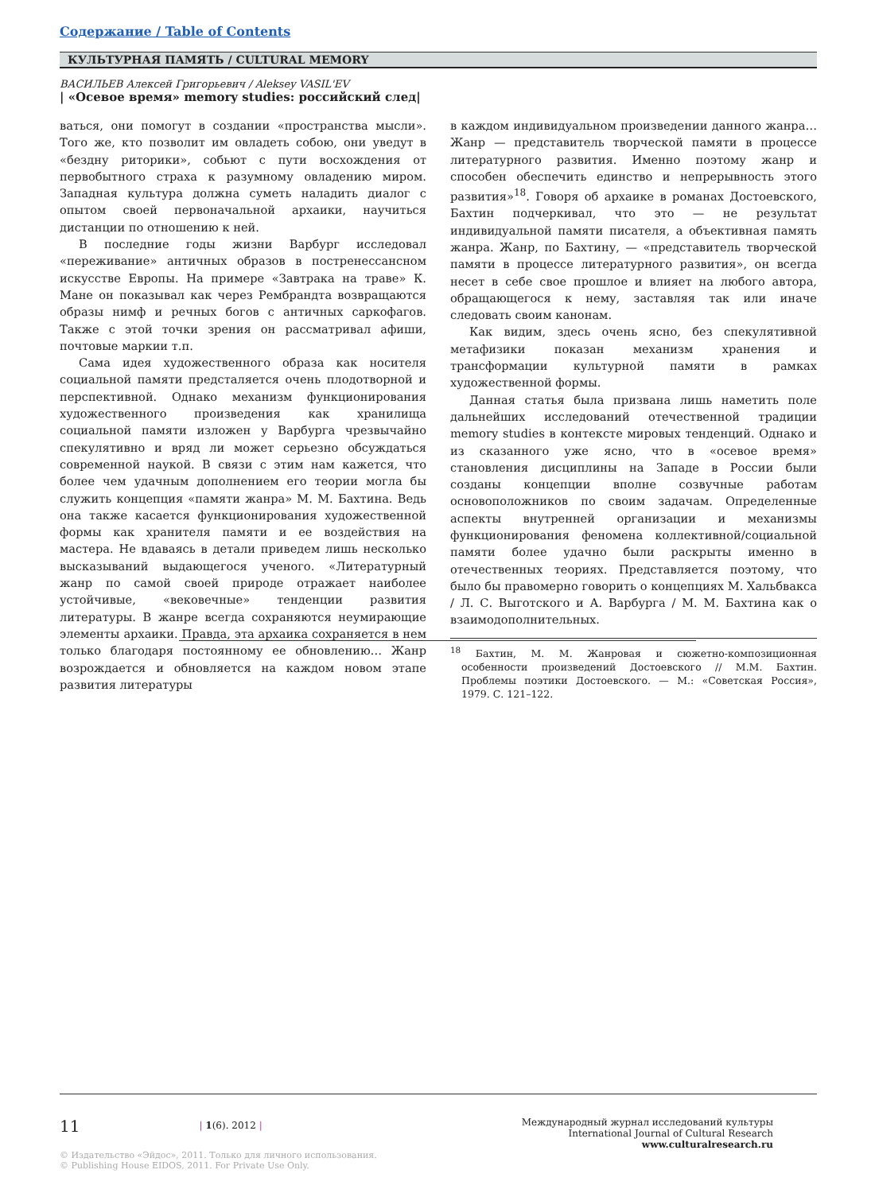Содержание / Table of Contents
КУЛЬТУРНАЯ ПАМЯТЬ / CULTURAL MEMORY
ВАСИЛЬЕВ Алексей Григорьевич / Aleksey VASIL'EV
| «Осевое время» memory studies: российский след|
ваться, они помогут в создании «пространства мысли». Того же, кто позволит им овладеть собою, они уведут в «бездну риторики», собьют с пути восхождения от первобытного страха к разумному овладению миром. Западная культура должна суметь наладить диалог с опытом своей первоначальной архаики, научиться дистанции по отношению к ней.
В последние годы жизни Варбург исследовал «переживание» античных образов в постренессансном искусстве Европы. На примере «Завтрака на траве» К. Мане он показывал как через Рембрандта возвращаются образы нимф и речных богов с античных саркофагов. Также с этой точки зрения он рассматривал афиши, почтовые маркии т.п.
Сама идея художественного образа как носителя социальной памяти предсталяется очень плодотворной и перспективной. Однако механизм функционирования художественного произведения как хранилища социальной памяти изложен у Варбурга чрезвычайно спекулятивно и вряд ли может серьезно обсуждаться современной наукой. В связи с этим нам кажется, что более чем удачным дополнением его теории могла бы служить концепция «памяти жанра» М. М. Бахтина. Ведь она также касается функционирования художественной формы как хранителя памяти и ее воздействия на мастера. Не вдаваясь в детали приведем лишь несколько высказываний выдающегося ученого. «Литературный жанр по самой своей природе отражает наиболее устойчивые, «вековечные» тенденции развития литературы. В жанре всегда сохраняются неумирающие элементы архаики. Правда, эта архаика сохраняется в нем только благодаря постоянному ее обновлению… Жанр возрождается и обновляется на каждом новом этапе развития литературы
в каждом индивидуальном произведении данного жанра… Жанр — представитель творческой памяти в процессе литературного развития. Именно поэтому жанр и способен обеспечить единство и непрерывность этого развития»<sup>18</sup>. Говоря об архаике в романах Достоевского, Бахтин подчеркивал, что это — не результат индивидуальной памяти писателя, а объективная память жанра. Жанр, по Бахтину, — «представитель творческой памяти в процессе литературного развития», он всегда несет в себе свое прошлое и влияет на любого автора, обращающегося к нему, заставляя так или иначе следовать своим канонам.
Как видим, здесь очень ясно, без спекулятивной метафизики показан механизм хранения и трансформации культурной памяти в рамках художественной формы.
Данная статья была призвана лишь наметить поле дальнейших исследований отечественной традиции memory studies в контексте мировых тенденций. Однако и из сказанного уже ясно, что в «осевое время» становления дисциплины на Западе в России были созданы концепции вполне созвучные работам основоположников по своим задачам. Определенные аспекты внутренней организации и механизмы функционирования феномена коллективной/социальной памяти более удачно были раскрыты именно в отечественных теориях. Представляется поэтому, что было бы правомерно говорить о концепциях М. Хальбвакса / Л. С. Выготского и А. Варбурга / М. М. Бахтина как о взаимодополнительных.
<sup>18</sup> Бахтин, М. М. Жанровая и сюжетно-композиционная особенности произведений Достоевского // М.М. Бахтин. Проблемы поэтики Достоевского. — М.: «Советская Россия», 1979. С. 121–122.
11 | 1(6). 2012 |
Международный журнал исследований культуры
International Journal of Cultural Research
www.culturalresearch.ru
© Издательство «Эйдос», 2011. Только для личного использования.
© Publishing House EIDOS, 2011. For Private Use Only.